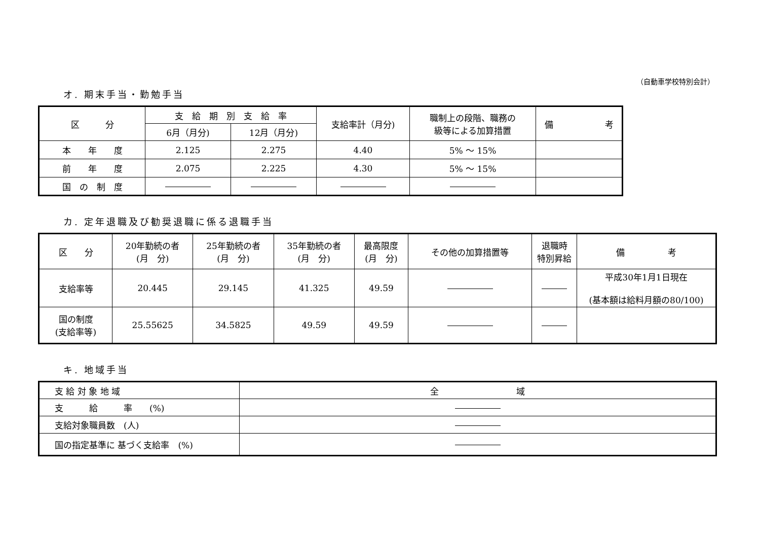（自動車学校特別会計）
オ. 期末手当・勤勉手当
| 区 分 | 支 給 期 別 支 給 率 | | 支給率計（月分) | 職制上の段階、職務の 級等による加算措置 | 備 考 |
| --- | --- | --- | --- | --- | --- |
| | 6月（月分) | 12月（月分) | | | |
| 本 年 度 | 2.125 | 2.275 | 4.40 | 5% ～ 15% | |
| 前 年 度 | 2.075 | 2.225 | 4.30 | 5% ～ 15% | |
| 国 の 制 度 | | | | | |
カ. 定年退職及び勧奨退職に係る退職手当
| 区 分 | 20年勤続の者 (月 分) | 25年勤続の者 (月 分) | 35年勤続の者 (月 分) | 最高限度 (月 分) | その他の加算措置等 | 退職時 特別昇給 | 備 考 |
| --- | --- | --- | --- | --- | --- | --- | --- |
| 支給率等 | 20.445 | 29.145 | 41.325 | 49.59 | | | 平成30年1月1日現在 (基本額は給料月額の80/100) |
| 国の制度 (支給率等) | 25.55625 | 34.5825 | 49.59 | 49.59 | | | |
キ. 地域手当
| 支 給 対 象 地 域 | 全 域 |
| 支 給 率 (%) | |
| 支給対象職員数 (人) | |
| 国の指定基準に 基づく支給率 (%) | |